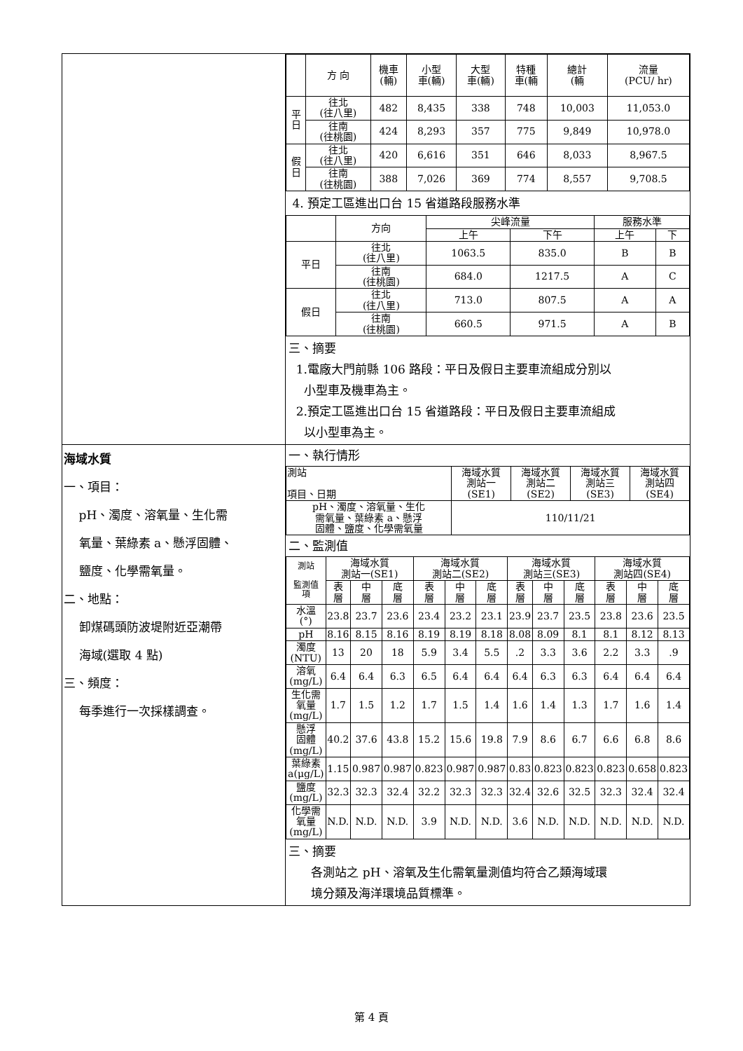| | / / 方 向 / 機車 (輛) / 小型 車(輛) / 大型 車(輛) / 特種 車(輛 / 總計 (輛 / 流量 (PCU/ hr) / / --- / --- / --- / --- / --- / --- / --- / --- / / 平 日 / 往北 (往八里) / 482 / 8,435 / 338 / 748 / 10,003 / 11,053.0 / / / 往南 (往桃園) / 424 / 8,293 / 357 / 775 / 9,849 / 10,978.0 / / 假 日 / 往北 (往八里) / 420 / 6,616 / 351 / 646 / 8,033 / 8,967.5 / / / 往南 (往桃園) / 388 / 7,026 / 369 / 774 / 8,557 / 9,708.5 / 4. 預定工區進出口台 15 省道路段服務水準 / / 方向 / 尖峰流量 / / 服務水準 / / / --- / --- / --- / --- / --- / --- / / / / 上午 / 下午 / 上午 / 下 / / 平日 / 往北 (往八里) / 1063.5 / 835.0 / B / B / / / 往南 (往桃園) / 684.0 / 1217.5 / A / C / / 假日 / 往北 (往八里) / 713.0 / 807.5 / A / A / / / 往南 (往桃園) / 660.5 / 971.5 / A / B / 三、摘要 1.電廠大門前縣 106 路段：平日及假日主要車流組成分別以 小型車及機車為主。 2.預定工區進出口台 15 省道路段：平日及假日主要車流組成 以小型車為主。 |
| 海域水質 一、項目： pH、濁度、溶氧量、生化需 氧量、葉綠素 a、懸浮固體、 鹽度、化學需氧量。 二、地點： 卸煤碼頭防波堤附近亞潮帶 海域(選取 4 點) 三、頻度： 每季進行一次採樣調查。 | 一、執行情形 / 測站 項目、日期 / 海域水質 測站一 (SE1) / 海域水質 測站二 (SE2) / 海域水質 測站三 (SE3) / 海域水質 測站四 (SE4) / / --- / --- / --- / --- / --- / / pH、濁度、溶氧量、生化 需氧量、葉綠素 a、懸浮 固體、鹽度、化學需氧量 / 110/11/21 / / / / 二、監測值 / 測站 監測值 項 / 海域水質 測站一(SE1) / / / 海域水質 測站二(SE2) / / / 海域水質 測站三(SE3) / / / 海域水質 測站四(SE4) / / / / --- / --- / --- / --- / --- / --- / --- / --- / --- / --- / --- / --- / --- / / / 表 層 / 中 層 / 底 層 / 表 層 / 中 層 / 底 層 / 表 層 / 中 層 / 底 層 / 表 層 / 中 層 / 底 層 / / 水溫 (°) / 23.8 / 23.7 / 23.6 / 23.4 / 23.2 / 23.1 / 23.9 / 23.7 / 23.5 / 23.8 / 23.6 / 23.5 / / pH / 8.16 / 8.15 / 8.16 / 8.19 / 8.19 / 8.18 / 8.08 / 8.09 / 8.1 / 8.1 / 8.12 / 8.13 / / 濁度 (NTU) / 13 / 20 / 18 / 5.9 / 3.4 / 5.5 / .2 / 3.3 / 3.6 / 2.2 / 3.3 / .9 / / 溶氧 (mg/L) / 6.4 / 6.4 / 6.3 / 6.5 / 6.4 / 6.4 / 6.4 / 6.3 / 6.3 / 6.4 / 6.4 / 6.4 / / 生化需 氧量 (mg/L) / 1.7 / 1.5 / 1.2 / 1.7 / 1.5 / 1.4 / 1.6 / 1.4 / 1.3 / 1.7 / 1.6 / 1.4 / / 懸浮 固體 (mg/L) / 40.2 / 37.6 / 43.8 / 15.2 / 15.6 / 19.8 / 7.9 / 8.6 / 6.7 / 6.6 / 6.8 / 8.6 / / 葉綠素 a(μg/L) / 1.15 / 0.987 / 0.987 / 0.823 / 0.987 / 0.987 / 0.83 / 0.823 / 0.823 / 0.823 / 0.658 / 0.823 / / 鹽度 (mg/L) / 32.3 / 32.3 / 32.4 / 32.2 / 32.3 / 32.3 / 32.4 / 32.6 / 32.5 / 32.3 / 32.4 / 32.4 / / 化學需 氧量 (mg/L) / N.D. / N.D. / N.D. / 3.9 / N.D. / N.D. / 3.6 / N.D. / N.D. / N.D. / N.D. / N.D. / 三、摘要 各測站之 pH、溶氧及生化需氧量測值均符合乙類海域環 境分類及海洋環境品質標準。 |
第 4 頁